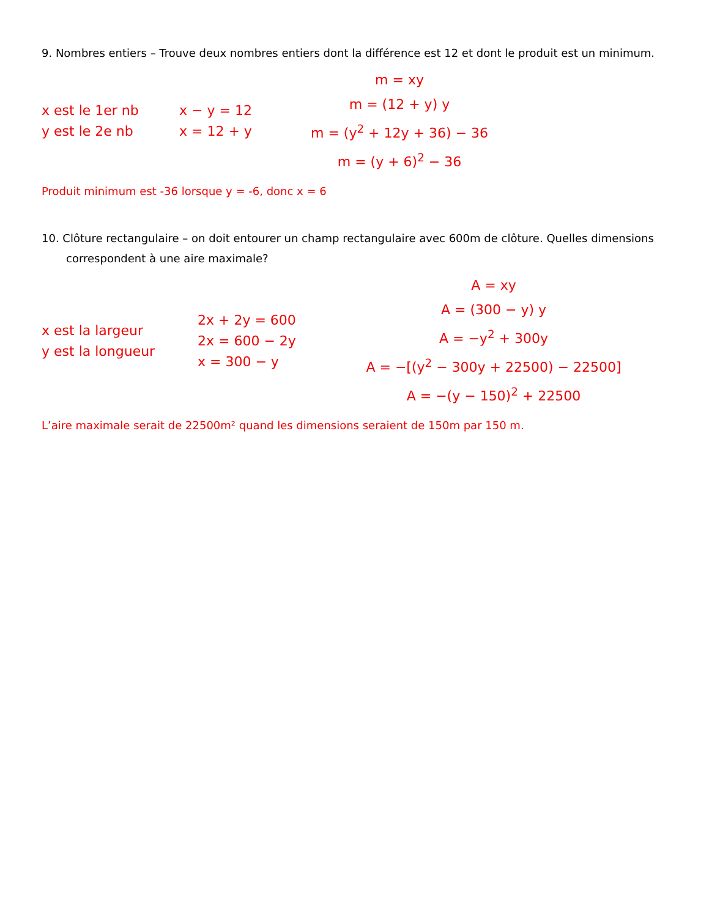9. Nombres entiers – Trouve deux nombres entiers dont la différence est 12 et dont le produit est un minimum.
x est le 1er nb
y est le 2e nb
x − y = 12
x = 12 + y
m = xy
m = (12 + y) y
m = (y<sup>2</sup> + 12y + 36) − 36
m = (y + 6)<sup>2</sup> − 36
Produit minimum est -36 lorsque y = -6, donc x = 6
10. Clôture rectangulaire – on doit entourer un champ rectangulaire avec 600m de clôture. Quelles dimensions correspondent à une aire maximale?
x est la largeur
y est la longueur
2x + 2y = 600
2x = 600 − 2y
x = 300 − y
A = xy
A = (300 − y) y
A = −y<sup>2</sup> + 300y
A = −[(y<sup>2</sup> − 300y + 22500) − 22500]
A = −(y − 150)<sup>2</sup> + 22500
L’aire maximale serait de 22500m² quand les dimensions seraient de 150m par 150 m.